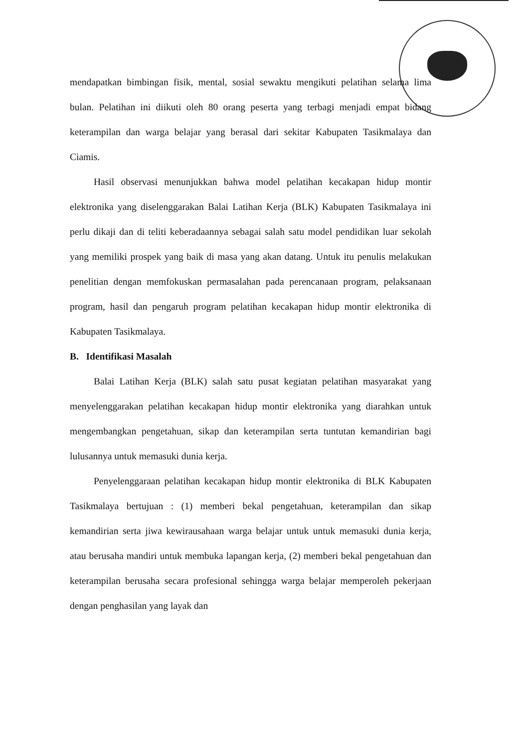mendapatkan bimbingan fisik, mental, sosial sewaktu mengikuti pelatihan selama lima bulan. Pelatihan ini diikuti oleh 80 orang peserta yang terbagi menjadi empat bidang keterampilan dan warga belajar yang berasal dari sekitar Kabupaten Tasikmalaya dan Ciamis.
Hasil observasi menunjukkan bahwa model pelatihan kecakapan hidup montir elektronika yang diselenggarakan Balai Latihan Kerja (BLK) Kabupaten Tasikmalaya ini perlu dikaji dan di teliti keberadaannya sebagai salah satu model pendidikan luar sekolah yang memiliki prospek yang baik di masa yang akan datang. Untuk itu penulis melakukan penelitian dengan memfokuskan permasalahan pada perencanaan program, pelaksanaan program, hasil dan pengaruh program pelatihan kecakapan hidup montir elektronika di Kabupaten Tasikmalaya.
B. Identifikasi Masalah
Balai Latihan Kerja (BLK) salah satu pusat kegiatan pelatihan masyarakat yang menyelenggarakan pelatihan kecakapan hidup montir elektronika yang diarahkan untuk mengembangkan pengetahuan, sikap dan keterampilan serta tuntutan kemandirian bagi lulusannya untuk memasuki dunia kerja.
Penyelenggaraan pelatihan kecakapan hidup montir elektronika di BLK Kabupaten Tasikmalaya bertujuan : (1) memberi bekal pengetahuan, keterampilan dan sikap kemandirian serta jiwa kewirausahaan warga belajar untuk untuk memasuki dunia kerja, atau berusaha mandiri untuk membuka lapangan kerja, (2) memberi bekal pengetahuan dan keterampilan berusaha secara profesional sehingga warga belajar memperoleh pekerjaan dengan penghasilan yang layak dan